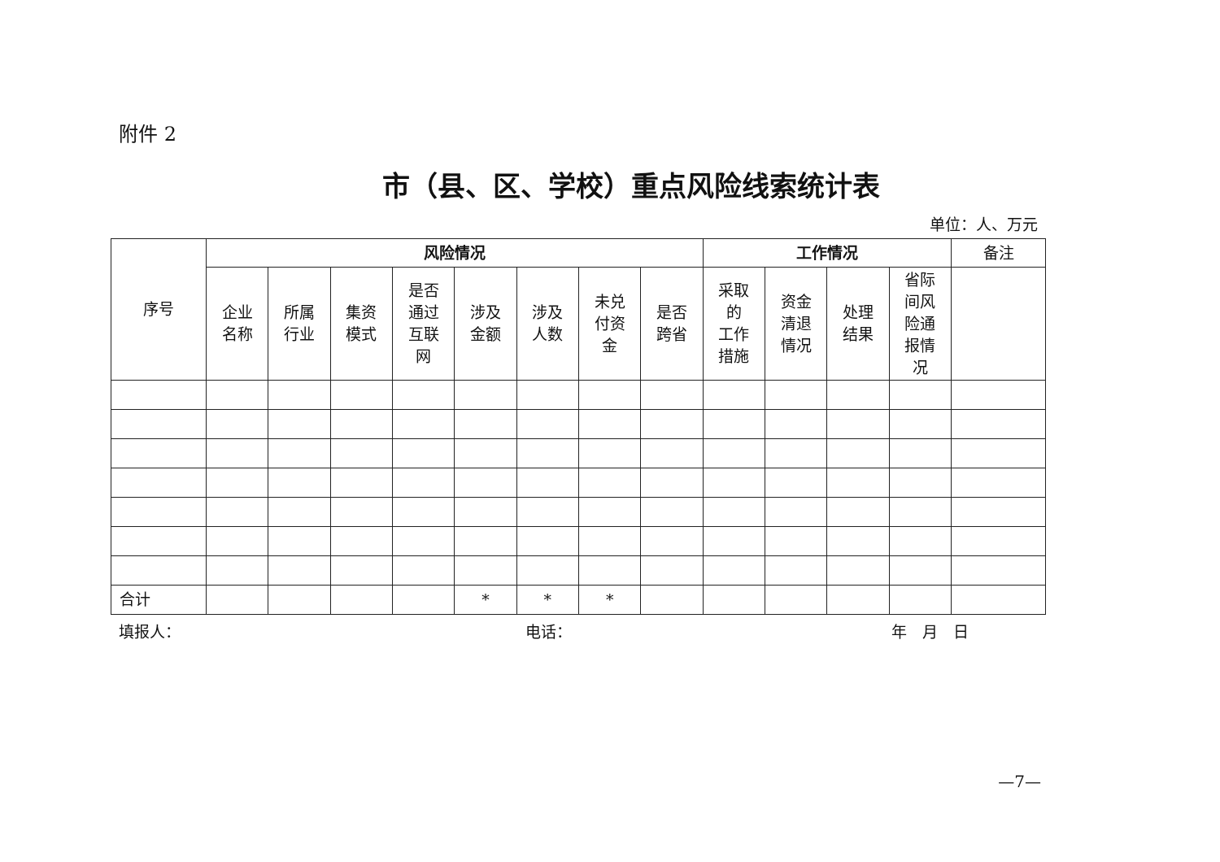附件 2
市（县、区、学校）重点风险线索统计表
单位：人、万元
| 序号 | 风险情况 | | | | | | | | 工作情况 | | | | 备注 |
| --- | --- | --- | --- | --- | --- | --- | --- | --- | --- | --- | --- | --- | --- |
| | 企业 名称 | 所属 行业 | 集资 模式 | 是否 通过 互联 网 | 涉及 金额 | 涉及 人数 | 未兑 付资 金 | 是否 跨省 | 采取 的 工作 措施 | 资金 清退 情况 | 处理 结果 | 省际 间风 险通 报情 况 | |
| 合计 | | | | | * | * | * | | | | | | |
填报人： 电话： 年　月　日
—7—